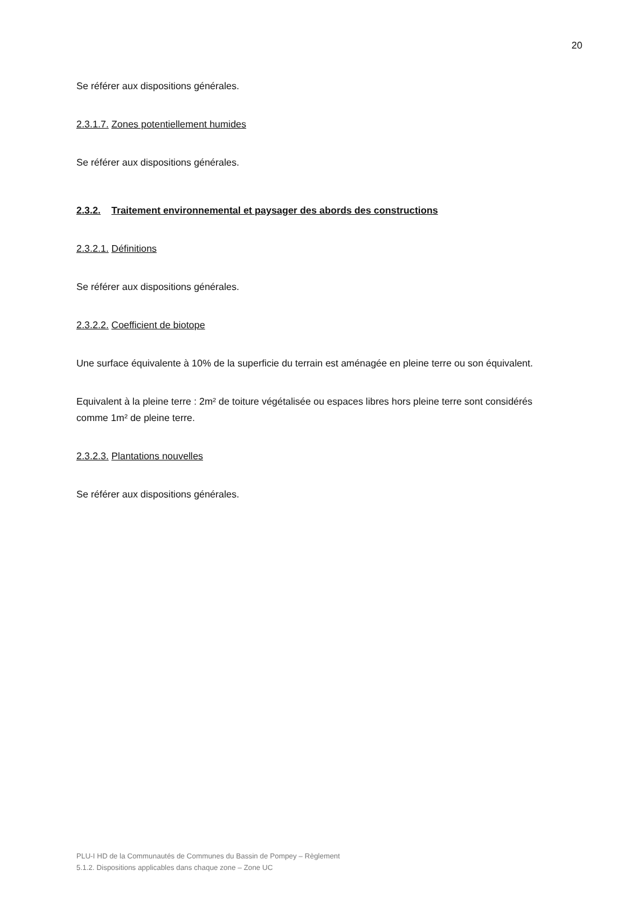20
Se référer aux dispositions générales.
2.3.1.7. Zones potentiellement humides
Se référer aux dispositions générales.
2.3.2. Traitement environnemental et paysager des abords des constructions
2.3.2.1. Définitions
Se référer aux dispositions générales.
2.3.2.2. Coefficient de biotope
Une surface équivalente à 10% de la superficie du terrain est aménagée en pleine terre ou son équivalent.
Equivalent à la pleine terre : 2m² de toiture végétalisée ou espaces libres hors pleine terre sont considérés comme 1m² de pleine terre.
2.3.2.3. Plantations nouvelles
Se référer aux dispositions générales.
PLU-I HD de la Communautés de Communes du Bassin de Pompey – Règlement
5.1.2. Dispositions applicables dans chaque zone – Zone UC